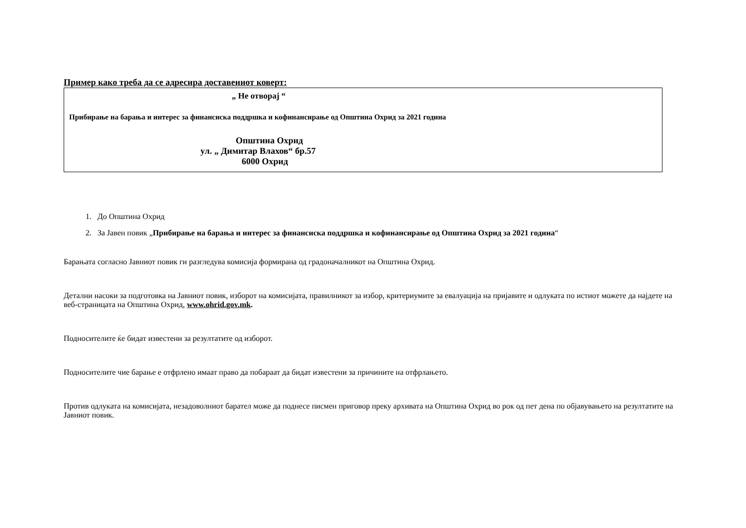Пример како треба да се адресира доставениот коверт:
„ Не отворај “
Прибирање на барања и интерес за финансиска поддршка и кофинансирање од Општина Охрид за 2021 година
Општина Охрид
ул. „ Димитар Влахов“ бр.57
6000 Охрид
1. До Општина Охрид
2. За Јавен повик „Прибирање на барања и интерес за финансиска поддршка и кофинансирање од Општина Охрид за 2021 година“
Барањата согласно Јавниот повик ги разгледува комисија формирана од градоначалникот на Општина Охрид.
Детални насоки за подготовка на Јавниот повик, изборот на комисијата, правилникот за избор, критериумите за евалуација на пријавите и одлуката по истиот можете да најдете на веб-страницата на Општина Охрид, www.ohrid.gov.mk.
Подносителите ќе бидат известени за резултатите од изборот.
Подносителите чие барање е отфрлено имаат право да побараат да бидат известени за причините на отфрлањето.
Против одлуката на комисијата, незадоволниот барател може да поднесе писмен приговор преку архивата на Општина Охрид во рок од пет дена по објавувањето на резултатите на Јавниот повик.